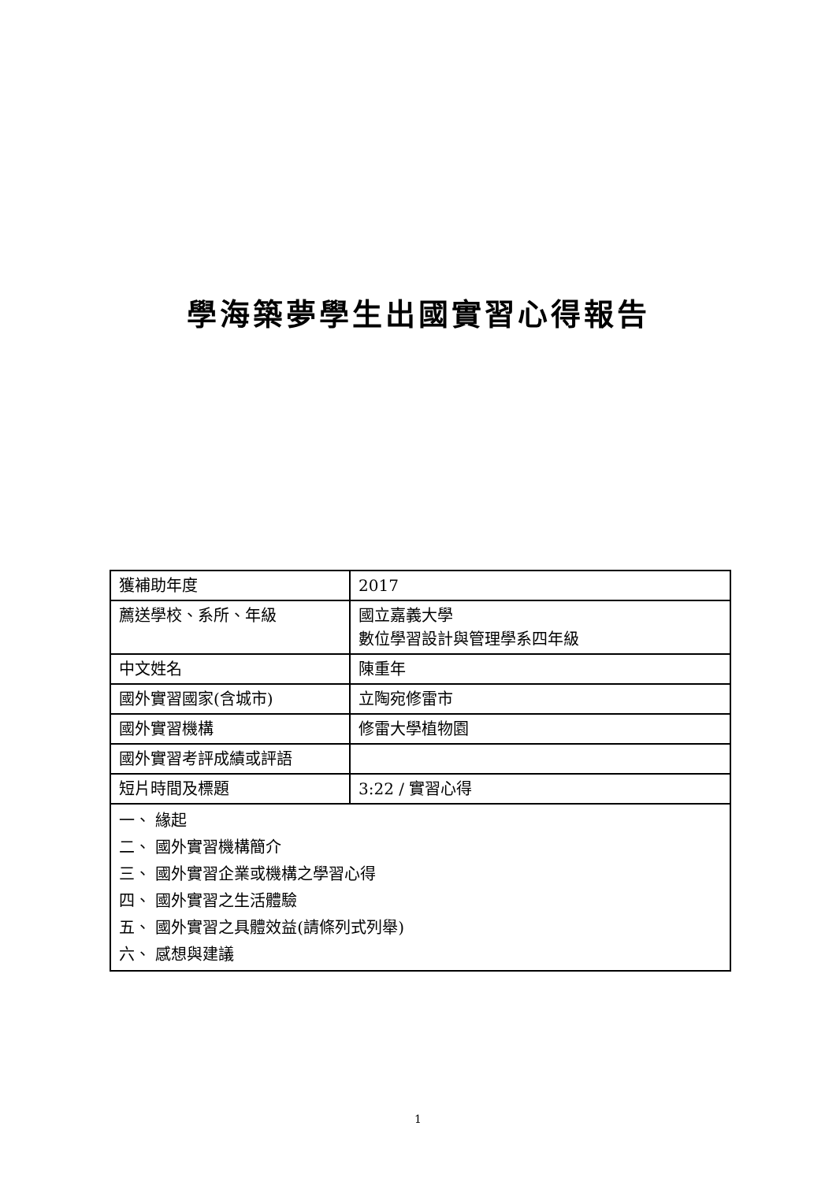學海築夢學生出國實習心得報告
| 獲補助年度 | 2017 |
| 薦送學校、系所、年級 | 國立嘉義大學 數位學習設計與管理學系四年級 |
| 中文姓名 | 陳重年 |
| 國外實習國家(含城市) | 立陶宛修雷市 |
| 國外實習機構 | 修雷大學植物園 |
| 國外實習考評成績或評語 | |
| 短片時間及標題 | 3:22 / 實習心得 |
| 一、 緣起 二、 國外實習機構簡介 三、 國外實習企業或機構之學習心得 四、 國外實習之生活體驗 五、 國外實習之具體效益(請條列式列舉) 六、 感想與建議 | |
1